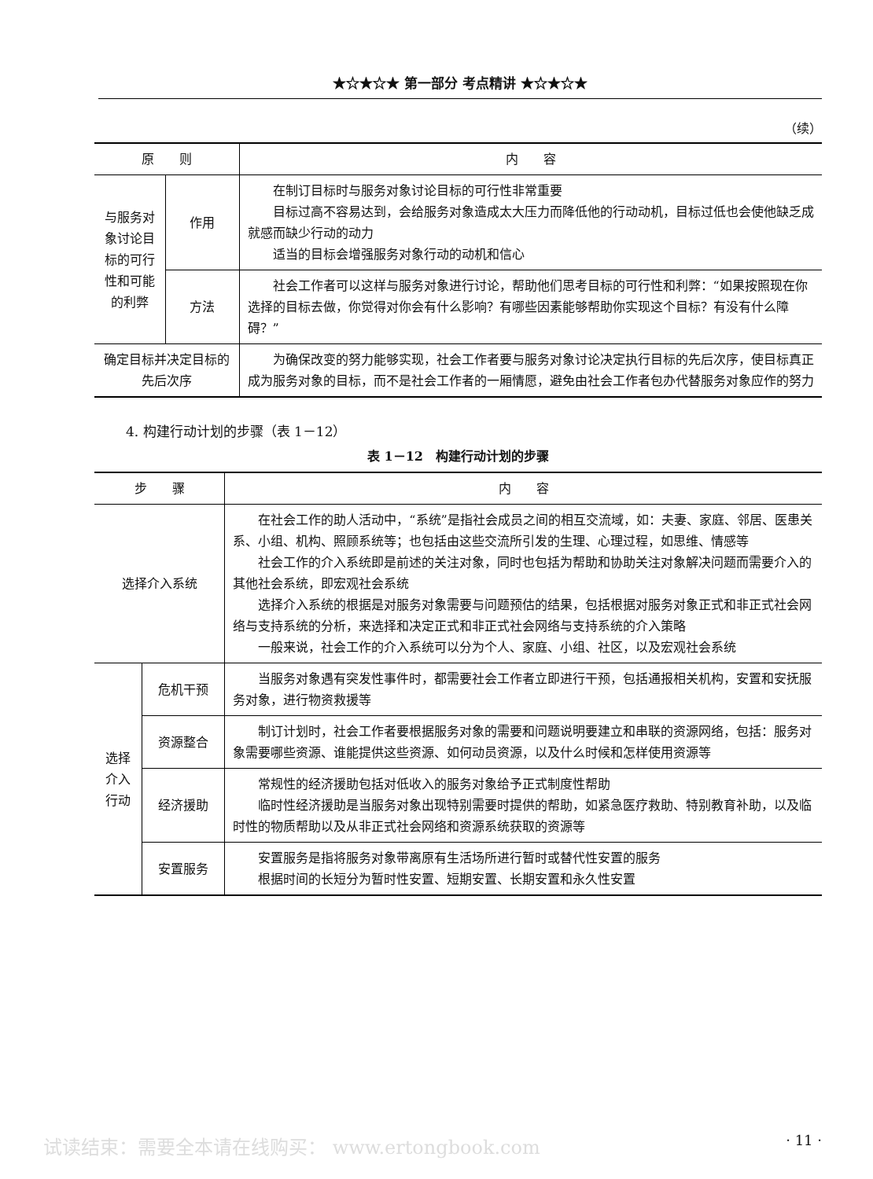★☆★☆★ 第一部分 考点精讲 ★☆★☆★
（续）
| 原 则 | | 内 容 |
| --- | --- | --- |
| 与服务对象讨论目标的可行性和可能的利弊 | 作用 | 在制订目标时与服务对象讨论目标的可行性非常重要 目标过高不容易达到，会给服务对象造成太大压力而降低他的行动动机，目标过低也会使他缺乏成就感而缺少行动的动力 适当的目标会增强服务对象行动的动机和信心 |
| | 方法 | 社会工作者可以这样与服务对象进行讨论，帮助他们思考目标的可行性和利弊：“如果按照现在你选择的目标去做，你觉得对你会有什么影响？有哪些因素能够帮助你实现这个目标？有没有什么障碍？” |
| 确定目标并决定目标的先后次序 | | 为确保改变的努力能够实现，社会工作者要与服务对象讨论决定执行目标的先后次序，使目标真正成为服务对象的目标，而不是社会工作者的一厢情愿，避免由社会工作者包办代替服务对象应作的努力 |
4. 构建行动计划的步骤（表 1－12）
表 1－12　构建行动计划的步骤
| 步 骤 | | 内 容 |
| --- | --- | --- |
| 选择介入系统 | | 在社会工作的助人活动中，“系统”是指社会成员之间的相互交流域，如：夫妻、家庭、邻居、医患关系、小组、机构、照顾系统等；也包括由这些交流所引发的生理、心理过程，如思维、情感等 社会工作的介入系统即是前述的关注对象，同时也包括为帮助和协助关注对象解决问题而需要介入的其他社会系统，即宏观社会系统 选择介入系统的根据是对服务对象需要与问题预估的结果，包括根据对服务对象正式和非正式社会网络与支持系统的分析，来选择和决定正式和非正式社会网络与支持系统的介入策略 一般来说，社会工作的介入系统可以分为个人、家庭、小组、社区，以及宏观社会系统 |
| 选择介入行动 | 危机干预 | 当服务对象遇有突发性事件时，都需要社会工作者立即进行干预，包括通报相关机构，安置和安抚服务对象，进行物资救援等 |
| | 资源整合 | 制订计划时，社会工作者要根据服务对象的需要和问题说明要建立和串联的资源网络，包括：服务对象需要哪些资源、谁能提供这些资源、如何动员资源，以及什么时候和怎样使用资源等 |
| | 经济援助 | 常规性的经济援助包括对低收入的服务对象给予正式制度性帮助 临时性经济援助是当服务对象出现特别需要时提供的帮助，如紧急医疗救助、特别教育补助，以及临时性的物质帮助以及从非正式社会网络和资源系统获取的资源等 |
| | 安置服务 | 安置服务是指将服务对象带离原有生活场所进行暂时或替代性安置的服务 根据时间的长短分为暂时性安置、短期安置、长期安置和永久性安置 |
试读结束：需要全本请在线购买： www.ertongbook.com · 11 ·